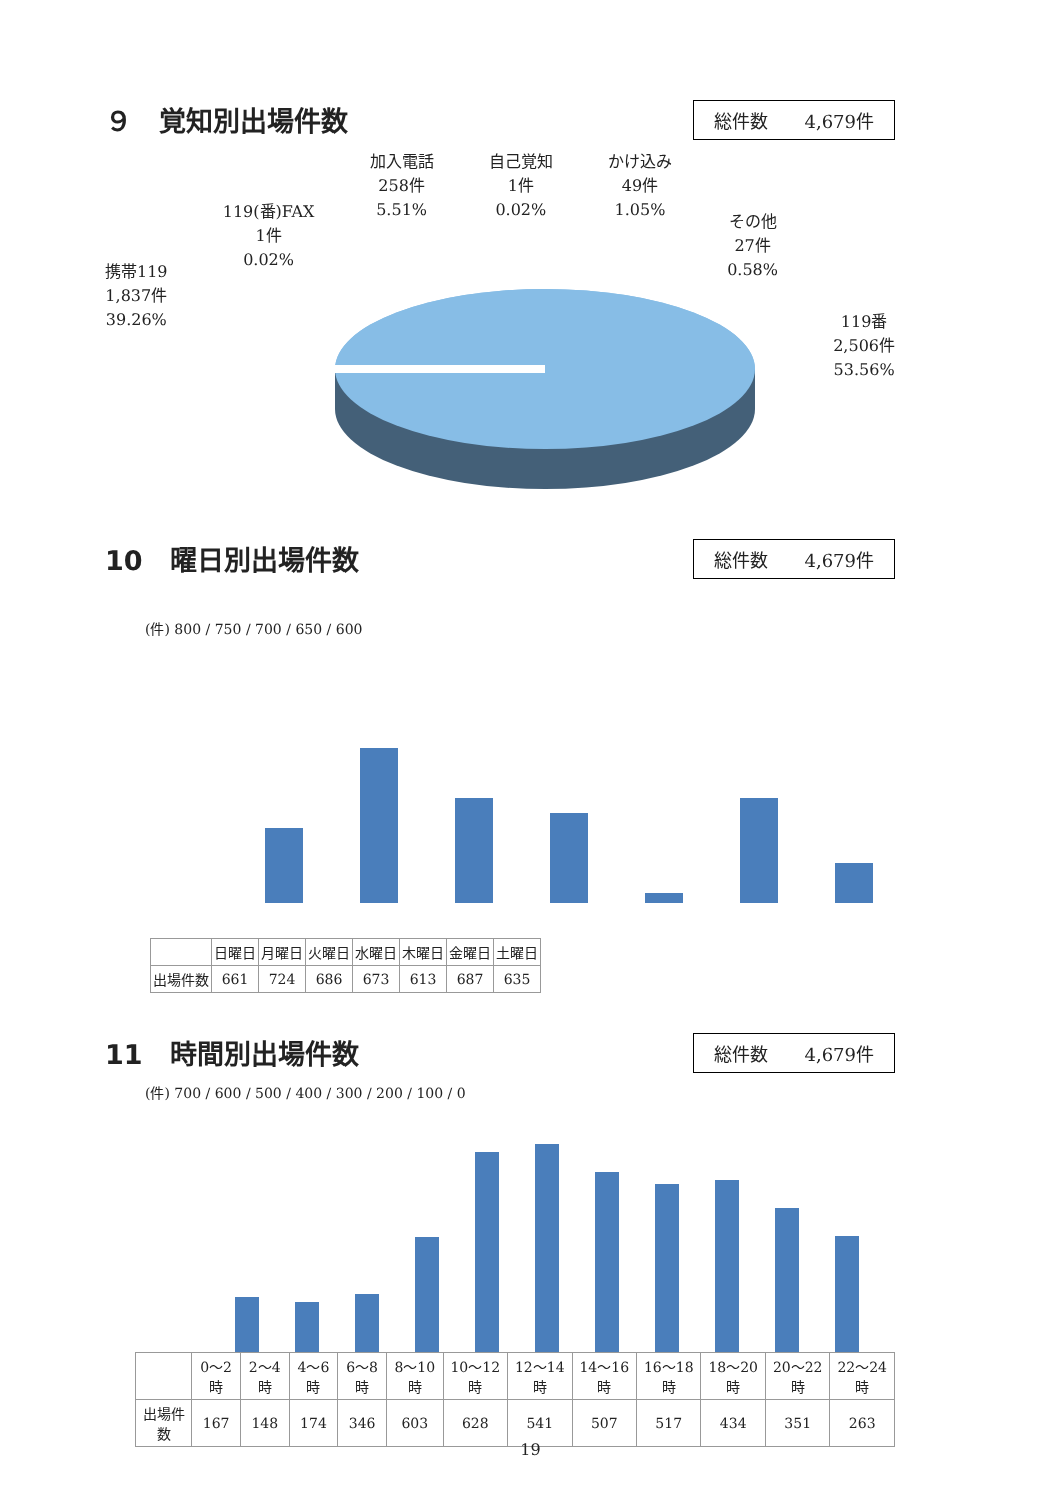９　覚知別出場件数
総件数　　4,679件
携帯119
1,837件
39.26%
119(番)FAX
1件
0.02%
加入電話
258件
5.51%
自己覚知
1件
0.02%
かけ込み
49件
1.05%
その他
27件
0.58%
119番
2,506件
53.56%
10　曜日別出場件数
総件数　　4,679件
(件) 800 / 750 / 700 / 650 / 600
| | 日曜日 | 月曜日 | 火曜日 | 水曜日 | 木曜日 | 金曜日 | 土曜日 |
| --- | --- | --- | --- | --- | --- | --- | --- |
| 出場件数 | 661 | 724 | 686 | 673 | 613 | 687 | 635 |
11　時間別出場件数
総件数　　4,679件
(件) 700 / 600 / 500 / 400 / 300 / 200 / 100 / 0
| | 0～2時 | 2～4時 | 4～6時 | 6～8時 | 8～10時 | 10～12時 | 12～14時 | 14～16時 | 16～18時 | 18～20時 | 20～22時 | 22～24時 |
| --- | --- | --- | --- | --- | --- | --- | --- | --- | --- | --- | --- | --- |
| 出場件数 | 167 | 148 | 174 | 346 | 603 | 628 | 541 | 507 | 517 | 434 | 351 | 263 |
19